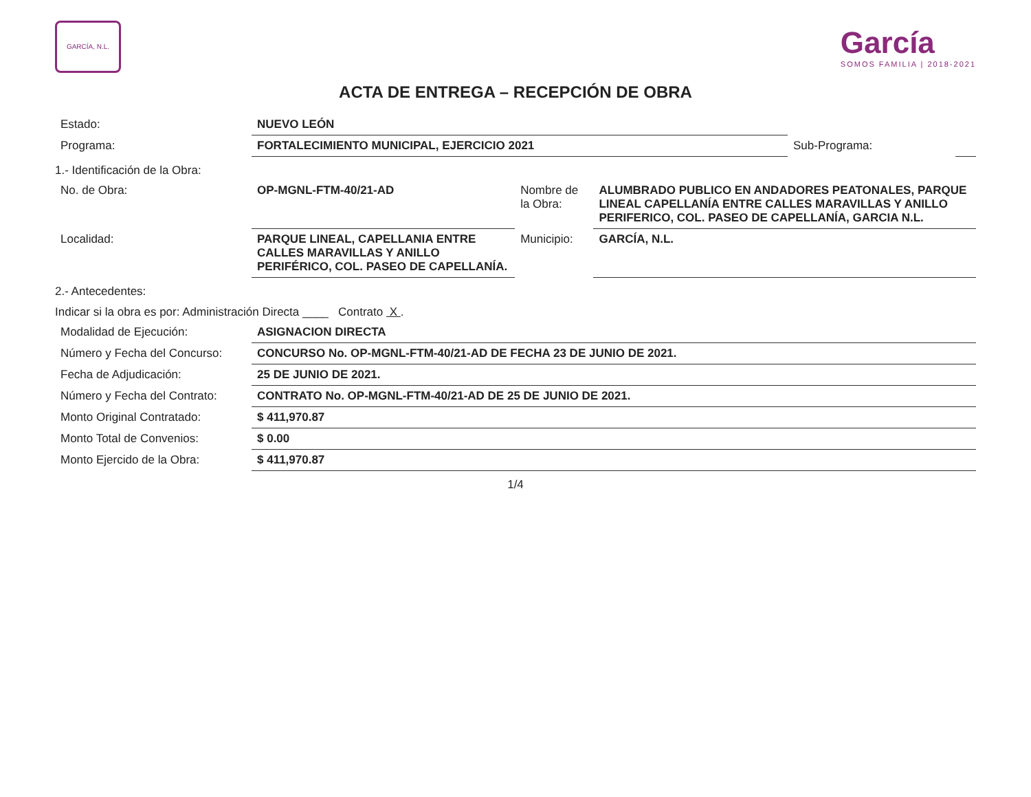GARCÍA, N.L.
García
SOMOS FAMILIA | 2018-2021
ACTA DE ENTREGA – RECEPCIÓN DE OBRA
| Estado: | NUEVO LEÓN | | |
| Programa: | FORTALECIMIENTO MUNICIPAL, EJERCICIO 2021 | Sub-Programa: | |
1.- Identificación de la Obra:
| No. de Obra: | OP-MGNL-FTM-40/21-AD | Nombre de la Obra: | ALUMBRADO PUBLICO EN ANDADORES PEATONALES, PARQUE LINEAL CAPELLANÍA ENTRE CALLES MARAVILLAS Y ANILLO PERIFERICO, COL. PASEO DE CAPELLANÍA, GARCIA N.L. |
| Localidad: | PARQUE LINEAL, CAPELLANIA ENTRE CALLES MARAVILLAS Y ANILLO PERIFÉRICO, COL. PASEO DE CAPELLANÍA. | Municipio: | GARCÍA, N.L. |
2.- Antecedentes:
Indicar si la obra es por: Administración Directa ____ Contrato X .
| Modalidad de Ejecución: | ASIGNACION DIRECTA |
| Número y Fecha del Concurso: | CONCURSO No. OP-MGNL-FTM-40/21-AD DE FECHA 23 DE JUNIO DE 2021. |
| Fecha de Adjudicación: | 25 DE JUNIO DE 2021. |
| Número y Fecha del Contrato: | CONTRATO No. OP-MGNL-FTM-40/21-AD DE 25 DE JUNIO DE 2021. |
| Monto Original Contratado: | $ 411,970.87 |
| Monto Total de Convenios: | $ 0.00 |
| Monto Ejercido de la Obra: | $ 411,970.87 |
1/4